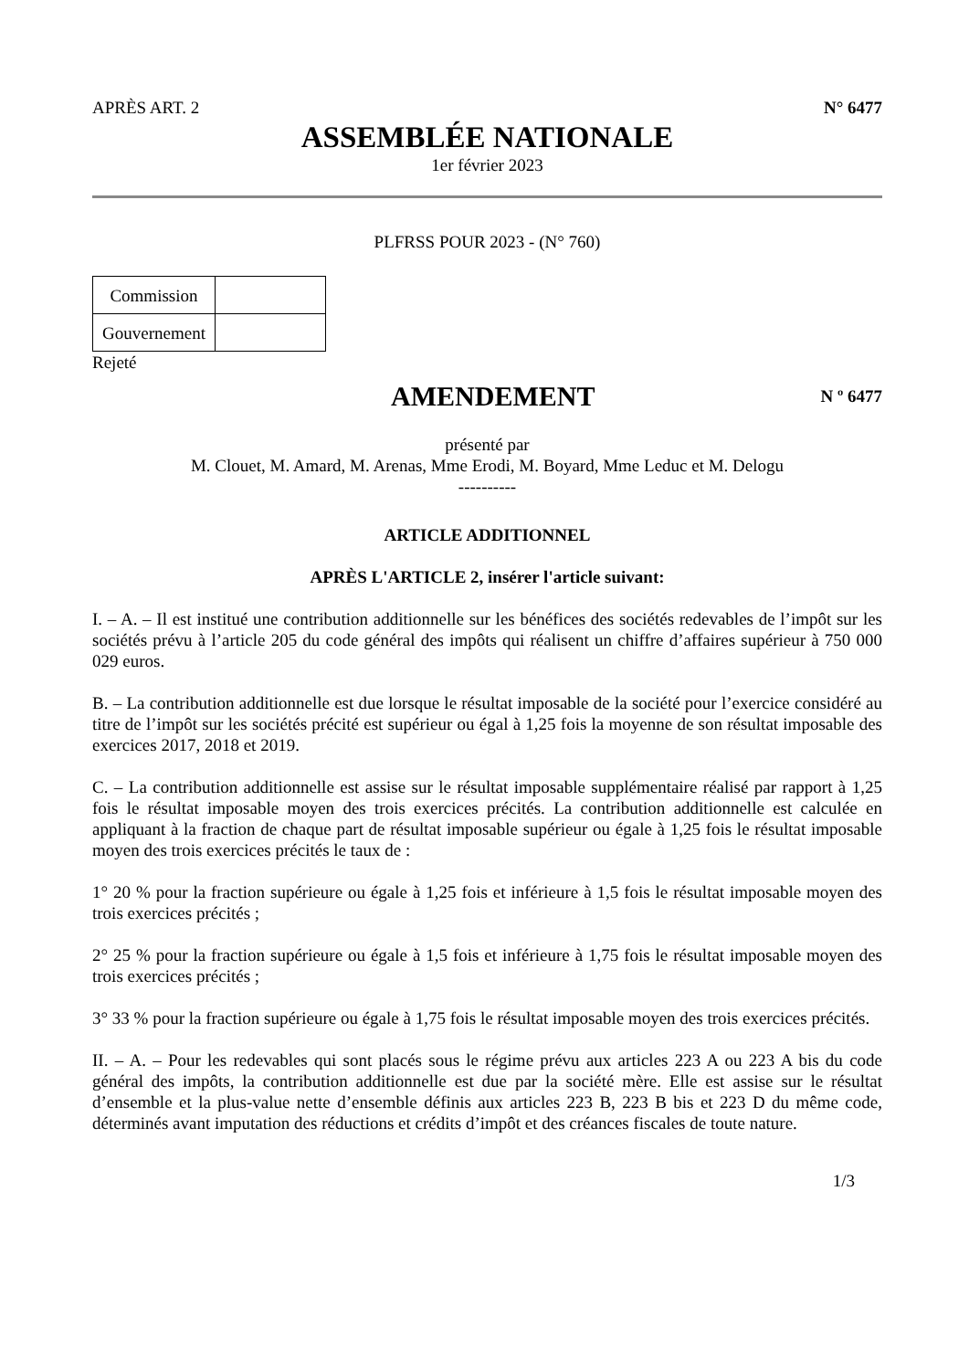APRÈS ART. 2 N° 6477
ASSEMBLÉE NATIONALE
1er février 2023
PLFRSS POUR 2023 - (N° 760)
| Commission | |
| Gouvernement | |
Rejeté
AMENDEMENT
N º 6477
présenté par
M. Clouet, M. Amard, M. Arenas, Mme Erodi, M. Boyard, Mme Leduc et M. Delogu
----------
ARTICLE ADDITIONNEL
APRÈS L'ARTICLE 2, insérer l'article suivant:
I. – A. – Il est institué une contribution additionnelle sur les bénéfices des sociétés redevables de l’impôt sur les sociétés prévu à l’article 205 du code général des impôts qui réalisent un chiffre d’affaires supérieur à 750 000 029 euros.
B. – La contribution additionnelle est due lorsque le résultat imposable de la société pour l’exercice considéré au titre de l’impôt sur les sociétés précité est supérieur ou égal à 1,25 fois la moyenne de son résultat imposable des exercices 2017, 2018 et 2019.
C. – La contribution additionnelle est assise sur le résultat imposable supplémentaire réalisé par rapport à 1,25 fois le résultat imposable moyen des trois exercices précités. La contribution additionnelle est calculée en appliquant à la fraction de chaque part de résultat imposable supérieur ou égale à 1,25 fois le résultat imposable moyen des trois exercices précités le taux de :
1° 20 % pour la fraction supérieure ou égale à 1,25 fois et inférieure à 1,5 fois le résultat imposable moyen des trois exercices précités ;
2° 25 % pour la fraction supérieure ou égale à 1,5 fois et inférieure à 1,75 fois le résultat imposable moyen des trois exercices précités ;
3° 33 % pour la fraction supérieure ou égale à 1,75 fois le résultat imposable moyen des trois exercices précités.
II. – A. – Pour les redevables qui sont placés sous le régime prévu aux articles 223 A ou 223 A bis du code général des impôts, la contribution additionnelle est due par la société mère. Elle est assise sur le résultat d’ensemble et la plus-value nette d’ensemble définis aux articles 223 B, 223 B bis et 223 D du même code, déterminés avant imputation des réductions et crédits d’impôt et des créances fiscales de toute nature.
1/3